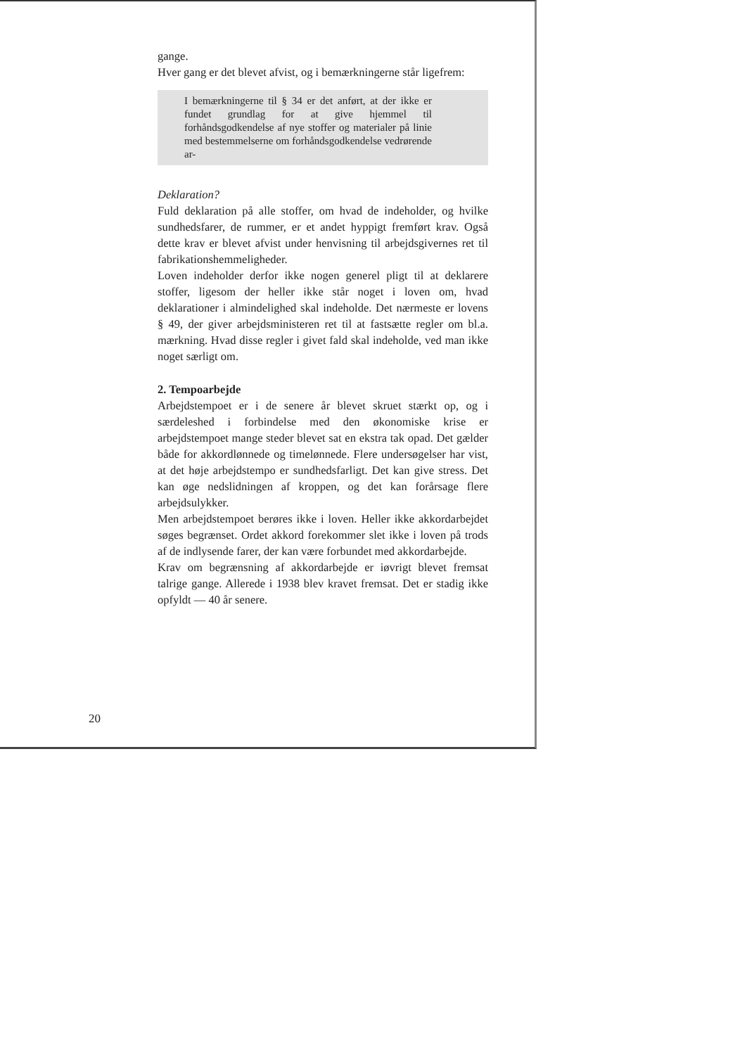gange.
Hver gang er det blevet afvist, og i bemærkningerne står ligefrem:
I bemærkningerne til § 34 er det anført, at der ikke er fundet grundlag for at give hjemmel til forhåndsgodkendelse af nye stoffer og materialer på linie med bestemmelserne om forhåndsgodkendelse vedrørende ar-
Deklaration?
Fuld deklaration på alle stoffer, om hvad de indeholder, og hvilke sundhedsfarer, de rummer, er et andet hyppigt fremført krav. Også dette krav er blevet afvist under henvisning til arbejdsgivernes ret til fabrikationshemmeligheder.
Loven indeholder derfor ikke nogen generel pligt til at deklarere stoffer, ligesom der heller ikke står noget i loven om, hvad deklarationer i almindelighed skal indeholde. Det nærmeste er lovens § 49, der giver arbejdsministeren ret til at fastsætte regler om bl.a. mærkning. Hvad disse regler i givet fald skal indeholde, ved man ikke noget særligt om.
2. Tempoarbejde
Arbejdstempoet er i de senere år blevet skruet stærkt op, og i særdeleshed i forbindelse med den økonomiske krise er arbejdstempoet mange steder blevet sat en ekstra tak opad. Det gælder både for akkordlønnede og timelønnede. Flere undersøgelser har vist, at det høje arbejdstempo er sundhedsfarligt. Det kan give stress. Det kan øge nedslidningen af kroppen, og det kan forårsage flere arbejdsulykker.
Men arbejdstempoet berøres ikke i loven. Heller ikke akkordarbejdet søges begrænset. Ordet akkord forekommer slet ikke i loven på trods af de indlysende farer, der kan være forbundet med akkordarbejde.
Krav om begrænsning af akkordarbejde er iøvrigt blevet fremsat talrige gange. Allerede i 1938 blev kravet fremsat. Det er stadig ikke opfyldt — 40 år senere.
20